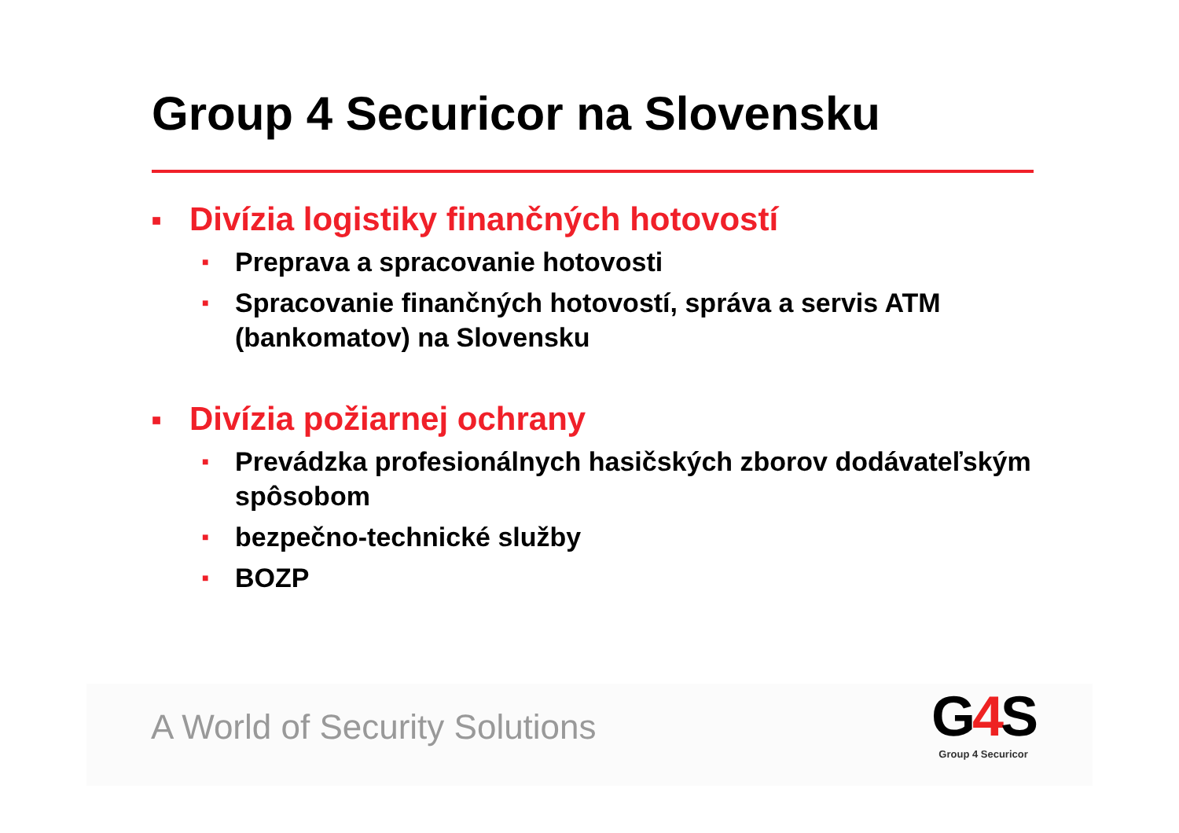Group 4 Securicor na Slovensku
■ Divízia logistiky finančných hotovostí
■ Preprava a spracovanie hotovosti
■ Spracovanie finančných hotovostí, správa a servis ATM (bankomatov) na Slovensku
■ Divízia požiarnej ochrany
■ Prevádzka profesionálnych hasičských zborov dodávateľským spôsobom
■ bezpečno-technické služby
■ BOZP
A World of Security Solutions
G4 S
Group 4 Securicor